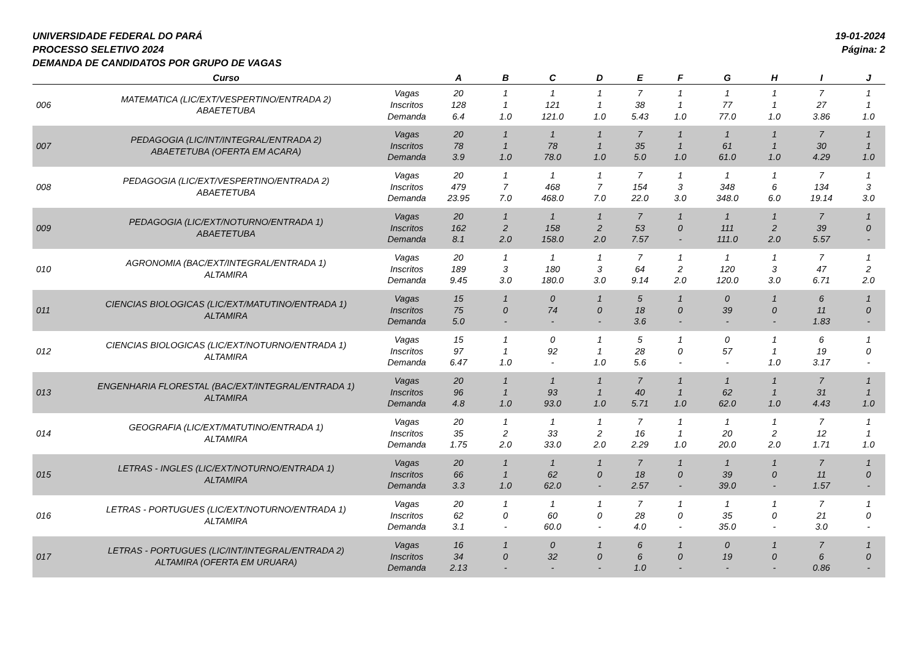UNIVERSIDADE FEDERAL DO PARÁ
PROCESSO SELETIVO 2024
DEMANDA DE CANDIDATOS POR GRUPO DE VAGAS
19-01-2024
Página: 2
| | Curso | | A | B | C | D | E | F | G | H | I | J |
| --- | --- | --- | --- | --- | --- | --- | --- | --- | --- | --- | --- | --- |
| 006 | MATEMATICA (LIC/EXT/VESPERTINO/ENTRADA 2) ABAETETUBA | Vagas Inscritos Demanda | 20 128 6.4 | 1 1 1.0 | 1 121 121.0 | 1 1 1.0 | 7 38 5.43 | 1 1 1.0 | 1 77 77.0 | 1 1 1.0 | 7 27 3.86 | 1 1 1.0 |
| 007 | PEDAGOGIA (LIC/INT/INTEGRAL/ENTRADA 2) ABAETETUBA (OFERTA EM ACARA) | Vagas Inscritos Demanda | 20 78 3.9 | 1 1 1.0 | 1 78 78.0 | 1 1 1.0 | 7 35 5.0 | 1 1 1.0 | 1 61 61.0 | 1 1 1.0 | 7 30 4.29 | 1 1 1.0 |
| 008 | PEDAGOGIA (LIC/EXT/VESPERTINO/ENTRADA 2) ABAETETUBA | Vagas Inscritos Demanda | 20 479 23.95 | 1 7 7.0 | 1 468 468.0 | 1 7 7.0 | 7 154 22.0 | 1 3 3.0 | 1 348 348.0 | 1 6 6.0 | 7 134 19.14 | 1 3 3.0 |
| 009 | PEDAGOGIA (LIC/EXT/NOTURNO/ENTRADA 1) ABAETETUBA | Vagas Inscritos Demanda | 20 162 8.1 | 1 2 2.0 | 1 158 158.0 | 1 2 2.0 | 7 53 7.57 | 1 0 - | 1 111 111.0 | 1 2 2.0 | 7 39 5.57 | 1 0 - |
| 010 | AGRONOMIA (BAC/EXT/INTEGRAL/ENTRADA 1) ALTAMIRA | Vagas Inscritos Demanda | 20 189 9.45 | 1 3 3.0 | 1 180 180.0 | 1 3 3.0 | 7 64 9.14 | 1 2 2.0 | 1 120 120.0 | 1 3 3.0 | 7 47 6.71 | 1 2 2.0 |
| 011 | CIENCIAS BIOLOGICAS (LIC/EXT/MATUTINO/ENTRADA 1) ALTAMIRA | Vagas Inscritos Demanda | 15 75 5.0 | 1 0 - | 0 74 - | 1 0 - | 5 18 3.6 | 1 0 - | 0 39 - | 1 0 - | 6 11 1.83 | 1 0 - |
| 012 | CIENCIAS BIOLOGICAS (LIC/EXT/NOTURNO/ENTRADA 1) ALTAMIRA | Vagas Inscritos Demanda | 15 97 6.47 | 1 1 1.0 | 0 92 - | 1 1 1.0 | 5 28 5.6 | 1 0 - | 0 57 - | 1 1 1.0 | 6 19 3.17 | 1 0 - |
| 013 | ENGENHARIA FLORESTAL (BAC/EXT/INTEGRAL/ENTRADA 1) ALTAMIRA | Vagas Inscritos Demanda | 20 96 4.8 | 1 1 1.0 | 1 93 93.0 | 1 1 1.0 | 7 40 5.71 | 1 1 1.0 | 1 62 62.0 | 1 1 1.0 | 7 31 4.43 | 1 1 1.0 |
| 014 | GEOGRAFIA (LIC/EXT/MATUTINO/ENTRADA 1) ALTAMIRA | Vagas Inscritos Demanda | 20 35 1.75 | 1 2 2.0 | 1 33 33.0 | 1 2 2.0 | 7 16 2.29 | 1 1 1.0 | 1 20 20.0 | 1 2 2.0 | 7 12 1.71 | 1 1 1.0 |
| 015 | LETRAS - INGLES (LIC/EXT/NOTURNO/ENTRADA 1) ALTAMIRA | Vagas Inscritos Demanda | 20 66 3.3 | 1 1 1.0 | 1 62 62.0 | 1 0 - | 7 18 2.57 | 1 0 - | 1 39 39.0 | 1 0 - | 7 11 1.57 | 1 0 - |
| 016 | LETRAS - PORTUGUES (LIC/EXT/NOTURNO/ENTRADA 1) ALTAMIRA | Vagas Inscritos Demanda | 20 62 3.1 | 1 0 - | 1 60 60.0 | 1 0 - | 7 28 4.0 | 1 0 - | 1 35 35.0 | 1 0 - | 7 21 3.0 | 1 0 - |
| 017 | LETRAS - PORTUGUES (LIC/INT/INTEGRAL/ENTRADA 2) ALTAMIRA (OFERTA EM URUARA) | Vagas Inscritos Demanda | 16 34 2.13 | 1 0 - | 0 32 - | 1 0 - | 6 6 1.0 | 1 0 - | 0 19 - | 1 0 - | 7 6 0.86 | 1 0 - |